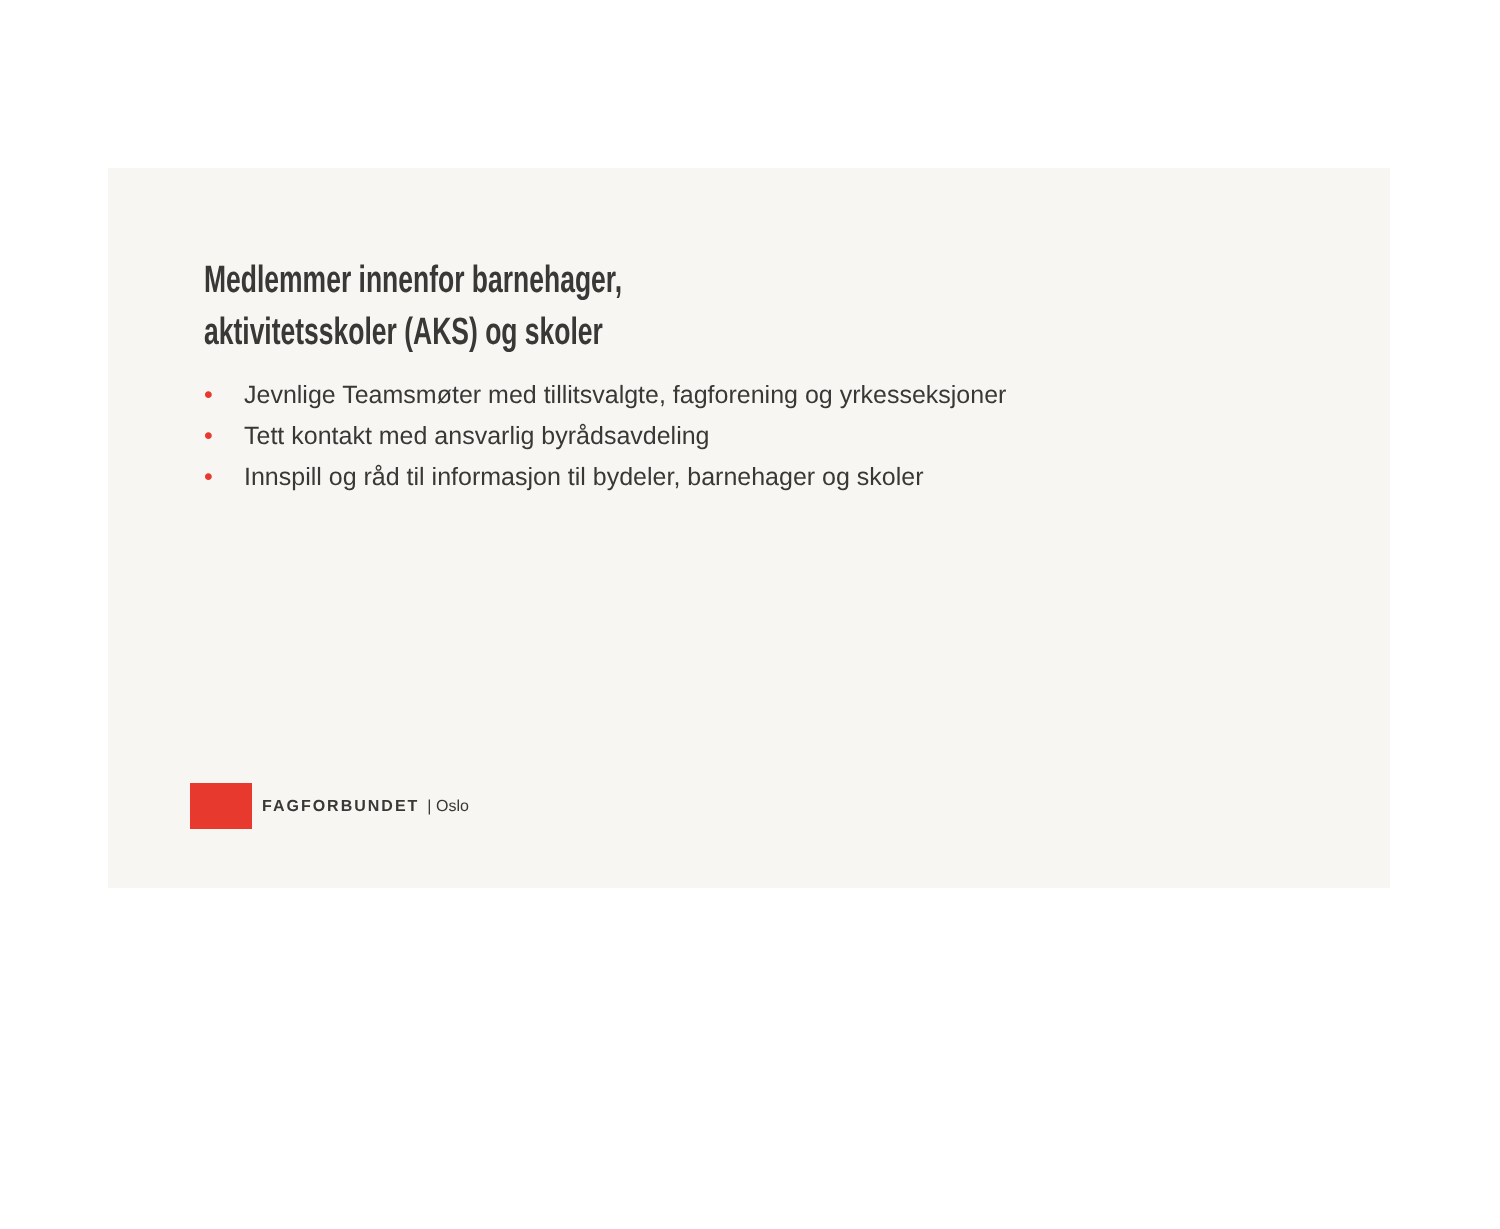Medlemmer innenfor barnehager,
aktivitetsskoler (AKS) og skoler
• Jevnlige Teamsmøter med tillitsvalgte, fagforening og yrkesseksjoner
• Tett kontakt med ansvarlig byrådsavdeling
• Innspill og råd til informasjon til bydeler, barnehager og skoler
FAGFORBUNDET | Oslo